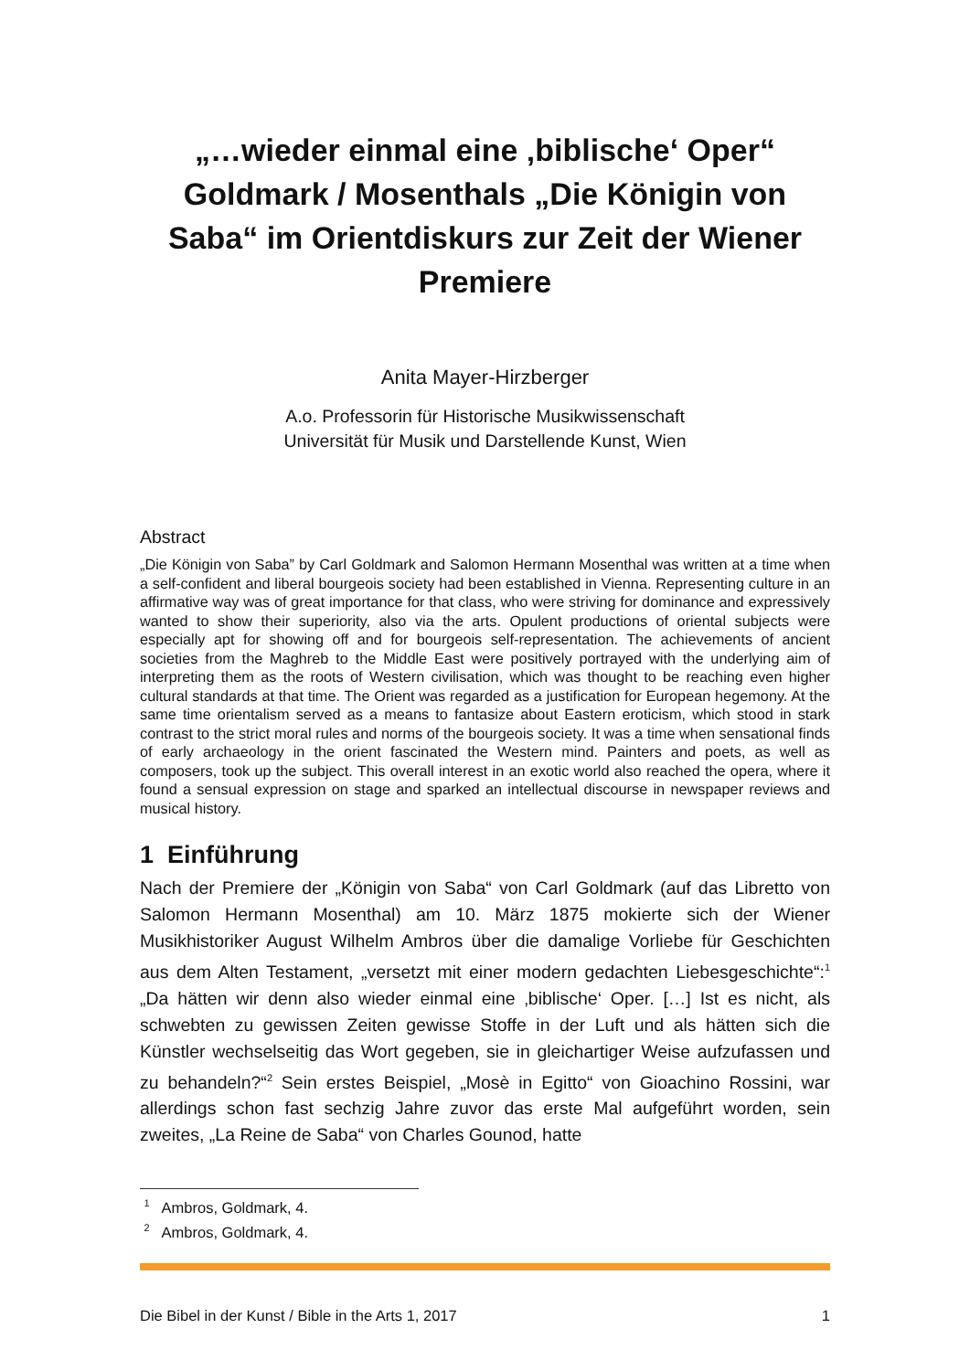„…wieder einmal eine ‚biblische‘ Oper“
Goldmark / Mosenthals „Die Königin von Saba“ im Orientdiskurs zur Zeit der Wiener Premiere
Anita Mayer-Hirzberger
A.o. Professorin für Historische Musikwissenschaft
Universität für Musik und Darstellende Kunst, Wien
Abstract
„Die Königin von Saba” by Carl Goldmark and Salomon Hermann Mosenthal was written at a time when a self-confident and liberal bourgeois society had been established in Vienna. Representing culture in an affirmative way was of great importance for that class, who were striving for dominance and expressively wanted to show their superiority, also via the arts. Opulent productions of oriental subjects were especially apt for showing off and for bourgeois self-representation. The achievements of ancient societies from the Maghreb to the Middle East were positively portrayed with the underlying aim of interpreting them as the roots of Western civilisation, which was thought to be reaching even higher cultural standards at that time. The Orient was regarded as a justification for European hegemony. At the same time orientalism served as a means to fantasize about Eastern eroticism, which stood in stark contrast to the strict moral rules and norms of the bourgeois society. It was a time when sensational finds of early archaeology in the orient fascinated the Western mind. Painters and poets, as well as composers, took up the subject. This overall interest in an exotic world also reached the opera, where it found a sensual expression on stage and sparked an intellectual discourse in newspaper reviews and musical history.
1 Einführung
Nach der Premiere der „Königin von Saba“ von Carl Goldmark (auf das Libretto von Salomon Hermann Mosenthal) am 10. März 1875 mokierte sich der Wiener Musikhistoriker August Wilhelm Ambros über die damalige Vorliebe für Geschichten aus dem Alten Testament, „versetzt mit einer modern gedachten Liebesgeschichte“:<sup>1</sup> „Da hätten wir denn also wieder einmal eine ‚biblische‘ Oper. […] Ist es nicht, als schwebten zu gewissen Zeiten gewisse Stoffe in der Luft und als hätten sich die Künstler wechselseitig das Wort gegeben, sie in gleichartiger Weise aufzufassen und zu behandeln?“<sup>2</sup> Sein erstes Beispiel, „Mosè in Egitto“ von Gioachino Rossini, war allerdings schon fast sechzig Jahre zuvor das erste Mal aufgeführt worden, sein zweites, „La Reine de Saba“ von Charles Gounod, hatte
<sup>1</sup> Ambros, Goldmark, 4.
<sup>2</sup> Ambros, Goldmark, 4.
Die Bibel in der Kunst / Bible in the Arts 1, 2017 1